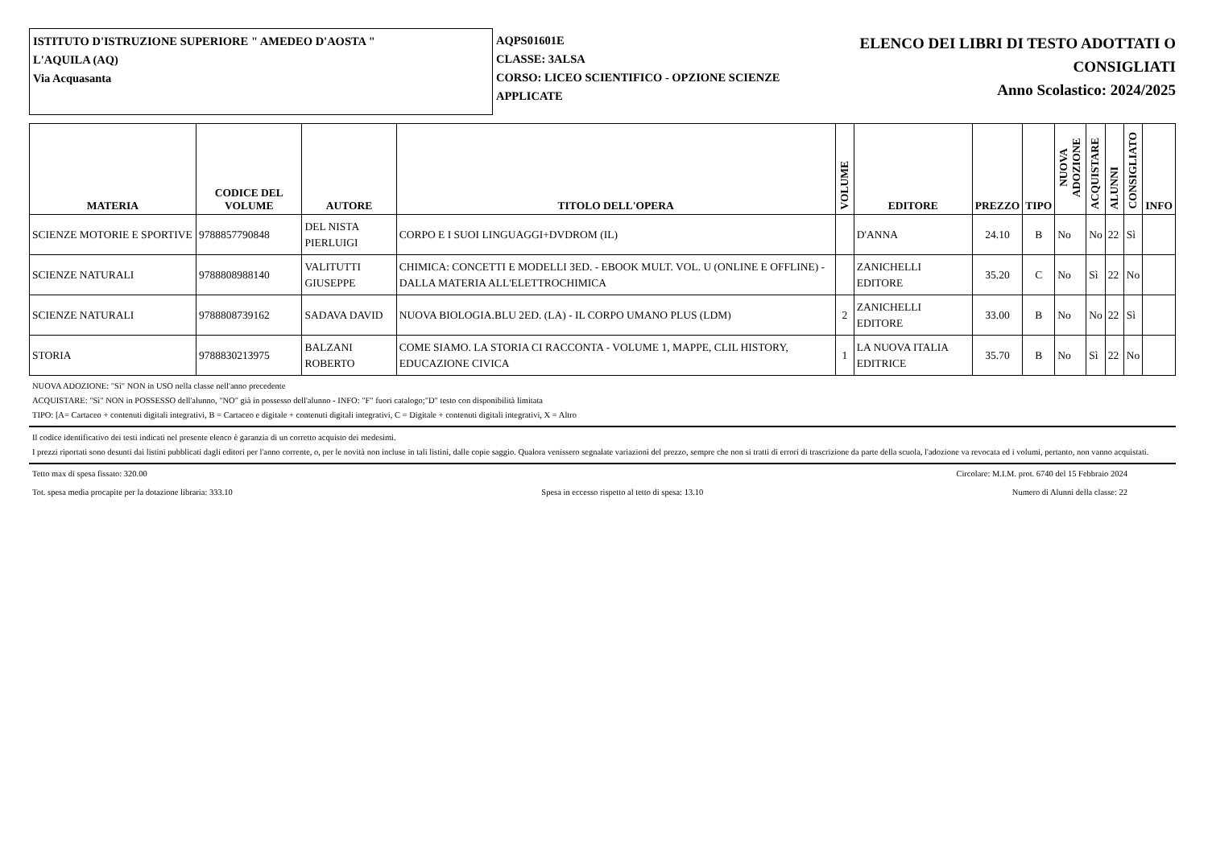ISTITUTO D'ISTRUZIONE SUPERIORE " AMEDEO D'AOSTA "
L'AQUILA (AQ)
Via Acquasanta
AQPS01601E
CLASSE: 3ALSA
CORSO: LICEO SCIENTIFICO - OPZIONE SCIENZE APPLICATE
ELENCO DEI LIBRI DI TESTO ADOTTATI O
CONSIGLIATI
Anno Scolastico: 2024/2025
| MATERIA | CODICE DEL VOLUME | AUTORE | TITOLO DELL'OPERA | VOLUME | EDITORE | PREZZO | TIPO | NUOVA ADOZIONE | ACQUISTARE | ALUNNI | CONSIGLIATO | INFO |
| --- | --- | --- | --- | --- | --- | --- | --- | --- | --- | --- | --- | --- |
| SCIENZE MOTORIE E SPORTIVE | 9788857790848 | DEL NISTA PIERLUIGI | CORPO E I SUOI LINGUAGGI+DVDROM (IL) | | D'ANNA | 24.10 | B | No | No | 22 | Sì | |
| SCIENZE NATURALI | 9788808988140 | VALITUTTI GIUSEPPE | CHIMICA: CONCETTI E MODELLI 3ED. - EBOOK MULT. VOL. U (ONLINE E OFFLINE) - DALLA MATERIA ALL'ELETTROCHIMICA | | ZANICHELLI EDITORE | 35.20 | C | No | Sì | 22 | No | |
| SCIENZE NATURALI | 9788808739162 | SADAVA DAVID | NUOVA BIOLOGIA.BLU 2ED. (LA) - IL CORPO UMANO PLUS (LDM) | 2 | ZANICHELLI EDITORE | 33.00 | B | No | No | 22 | Sì | |
| STORIA | 9788830213975 | BALZANI ROBERTO | COME SIAMO. LA STORIA CI RACCONTA - VOLUME 1, MAPPE, CLIL HISTORY, EDUCAZIONE CIVICA | 1 | LA NUOVA ITALIA EDITRICE | 35.70 | B | No | Sì | 22 | No | |
NUOVA ADOZIONE: "Sì" NON in USO nella classe nell'anno precedente
ACQUISTARE: "Sì" NON in POSSESSO dell'alunno, "NO" già in possesso dell'alunno - INFO: "F" fuori catalogo;"D" testo con disponibilità limitata
TIPO: [A= Cartaceo + contenuti digitali integrativi, B = Cartaceo e digitale + contenuti digitali integrativi, C = Digitale + contenuti digitali integrativi, X = Altro
Il codice identificativo dei testi indicati nel presente elenco è garanzia di un corretto acquisto dei medesimi.
I prezzi riportati sono desunti dai listini pubblicati dagli editori per l'anno corrente, o, per le novità non incluse in tali listini, dalle copie saggio. Qualora venissero segnalate variazioni del prezzo, sempre che non si tratti di errori di trascrizione da parte della scuola, l'adozione va revocata ed i volumi, pertanto, non vanno acquistati.
Tetto max di spesa fissato: 320.00 Circolare: M.I.M. prot. 6740 del 15 Febbraio 2024
Tot. spesa media procapite per la dotazione libraria: 333.10 Spesa in eccesso rispetto al tetto di spesa: 13.10 Numero di Alunni della classe: 22